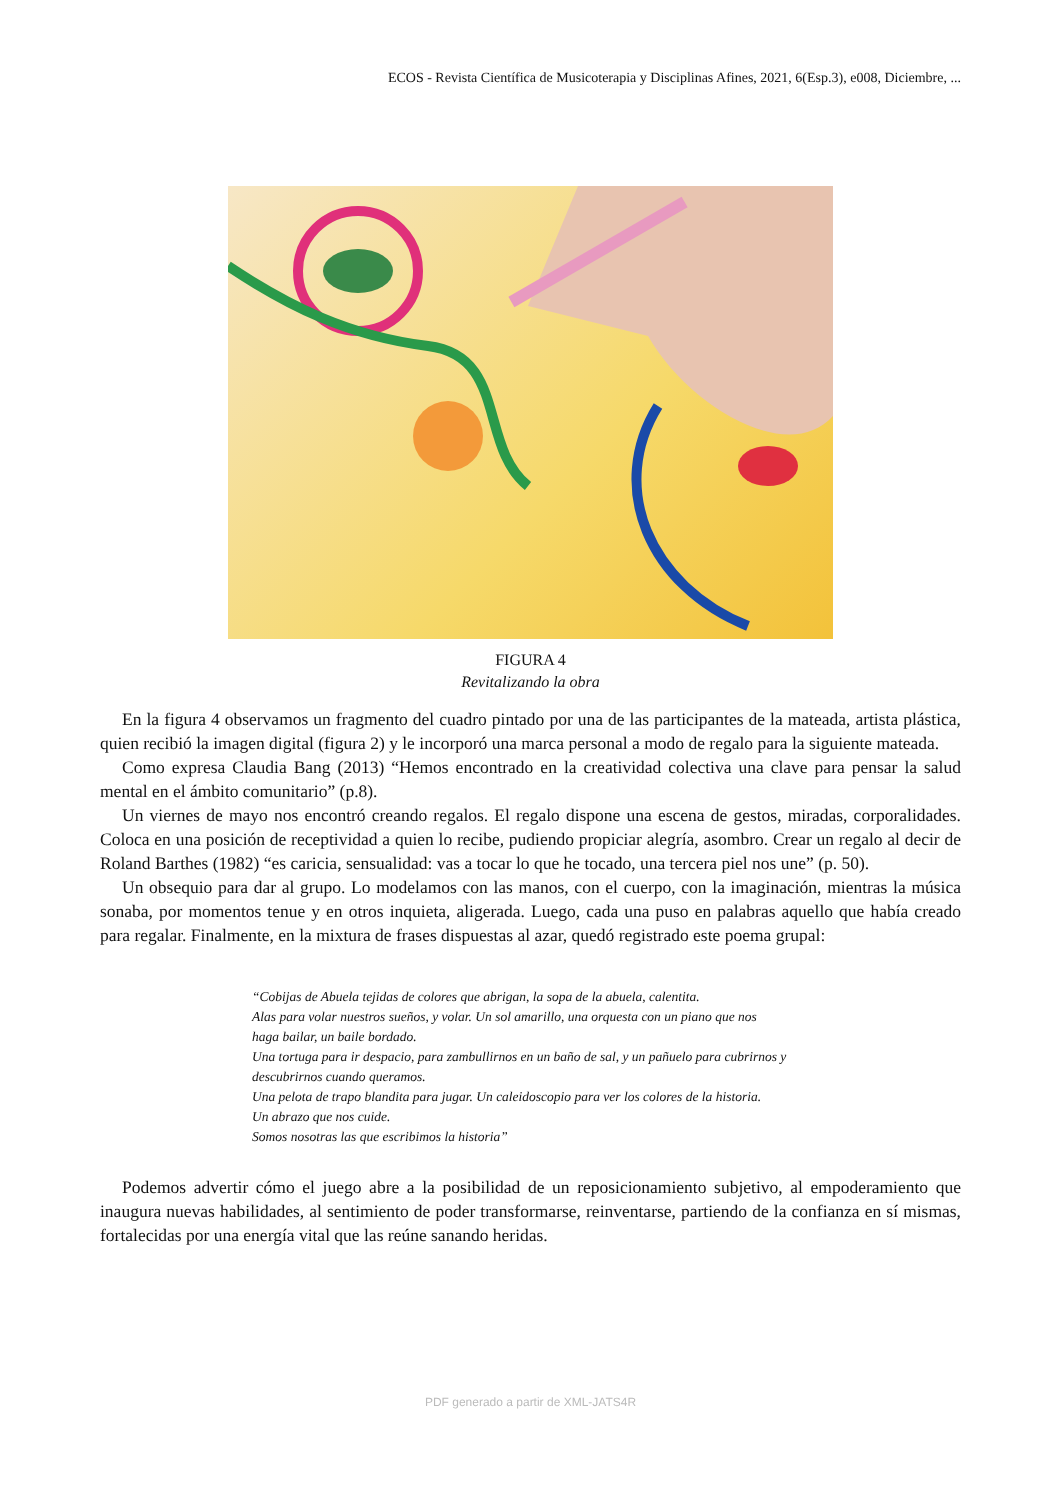ECOS - Revista Científica de Musicoterapia y Disciplinas Afines, 2021, 6(Esp.3), e008, Diciembre, ...
FIGURA 4
Revitalizando la obra
En la figura 4 observamos un fragmento del cuadro pintado por una de las participantes de la mateada, artista plástica, quien recibió la imagen digital (figura 2) y le incorporó una marca personal a modo de regalo para la siguiente mateada.
Como expresa Claudia Bang (2013) “Hemos encontrado en la creatividad colectiva una clave para pensar la salud mental en el ámbito comunitario” (p.8).
Un viernes de mayo nos encontró creando regalos. El regalo dispone una escena de gestos, miradas, corporalidades. Coloca en una posición de receptividad a quien lo recibe, pudiendo propiciar alegría, asombro. Crear un regalo al decir de Roland Barthes (1982) “es caricia, sensualidad: vas a tocar lo que he tocado, una tercera piel nos une” (p. 50).
Un obsequio para dar al grupo. Lo modelamos con las manos, con el cuerpo, con la imaginación, mientras la música sonaba, por momentos tenue y en otros inquieta, aligerada. Luego, cada una puso en palabras aquello que había creado para regalar. Finalmente, en la mixtura de frases dispuestas al azar, quedó registrado este poema grupal:
“Cobijas de Abuela tejidas de colores que abrigan, la sopa de la abuela, calentita.
Alas para volar nuestros sueños, y volar. Un sol amarillo, una orquesta con un piano que nos
haga bailar, un baile bordado.
Una tortuga para ir despacio, para zambullirnos en un baño de sal, y un pañuelo para cubrirnos y descubrirnos cuando queramos.
Una pelota de trapo blandita para jugar. Un caleidoscopio para ver los colores de la historia.
Un abrazo que nos cuide.
Somos nosotras las que escribimos la historia”
Podemos advertir cómo el juego abre a la posibilidad de un reposicionamiento subjetivo, al empoderamiento que inaugura nuevas habilidades, al sentimiento de poder transformarse, reinventarse, partiendo de la confianza en sí mismas, fortalecidas por una energía vital que las reúne sanando heridas.
PDF generado a partir de XML-JATS4R